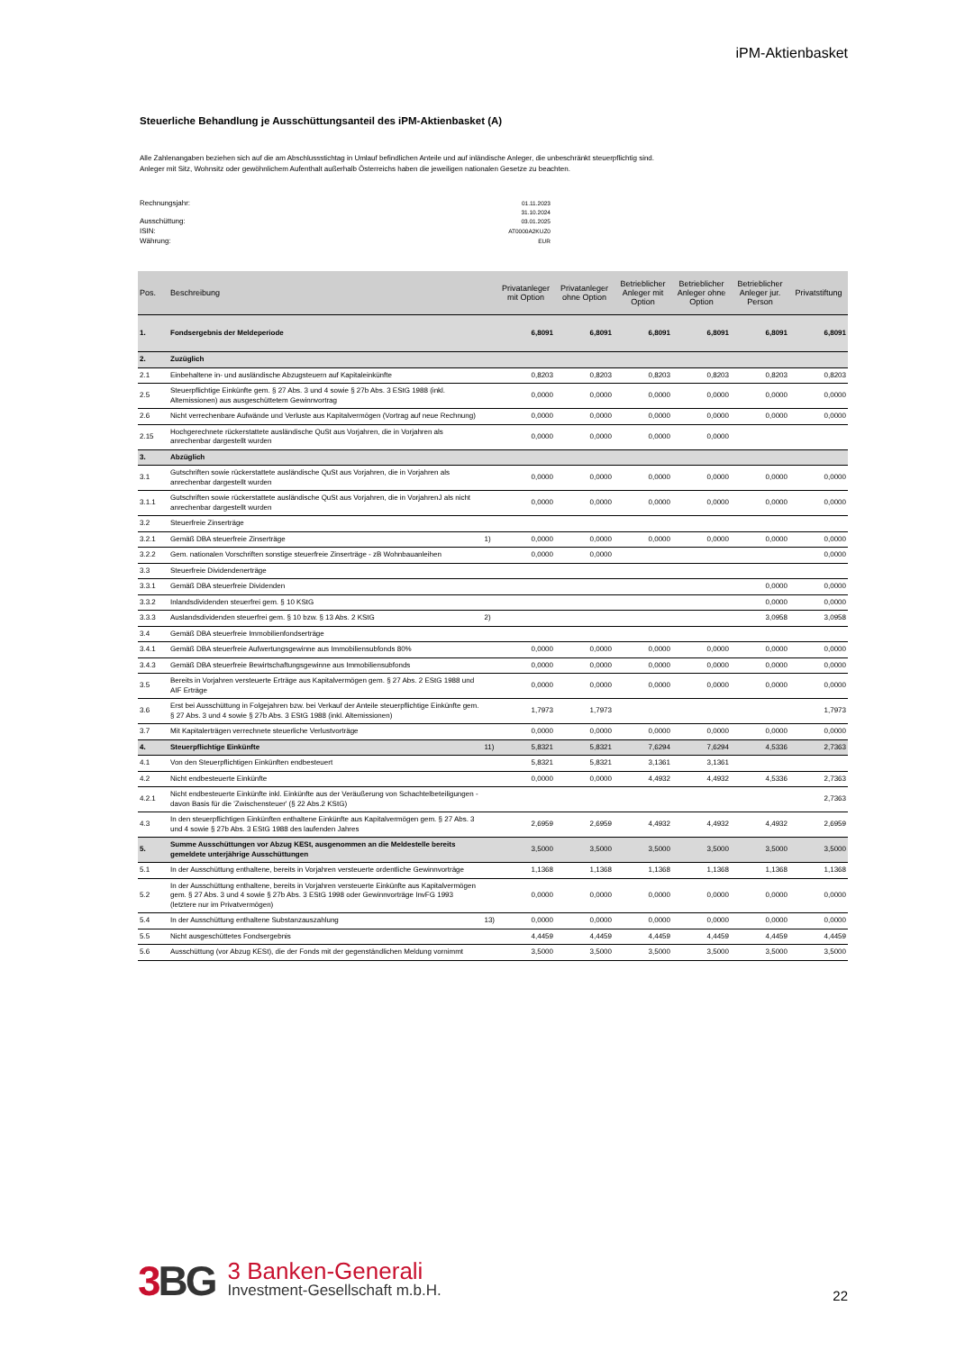iPM-Aktienbasket
Steuerliche Behandlung je Ausschüttungsanteil des iPM-Aktienbasket (A)
Alle Zahlenangaben beziehen sich auf die am Abschlussstichtag in Umlauf befindlichen Anteile und auf inländische Anleger, die unbeschränkt steuerpflichtig sind.
Anleger mit Sitz, Wohnsitz oder gewöhnlichem Aufenthalt außerhalb Österreichs haben die jeweiligen nationalen Gesetze zu beachten.
| Rechnungsjahr: | 01.11.2023 |
| | 31.10.2024 |
| Ausschüttung: | 03.01.2025 |
| ISIN: | AT0000A2KUZ0 |
| Währung: | EUR |
| Pos. | Beschreibung | | Privatanleger mit Option | Privatanleger ohne Option | Betrieblicher Anleger mit Option | Betrieblicher Anleger ohne Option | Betrieblicher Anleger jur. Person | Privatstiftung |
| --- | --- | --- | --- | --- | --- | --- | --- | --- |
| 1. | Fondsergebnis der Meldeperiode | | 6,8091 | 6,8091 | 6,8091 | 6,8091 | 6,8091 | 6,8091 |
| 2. | Zuzüglich | | | | | | | |
| 2.1 | Einbehaltene in- und ausländische Abzugsteuern auf Kapitaleinkünfte | | 0,8203 | 0,8203 | 0,8203 | 0,8203 | 0,8203 | 0,8203 |
| 2.5 | Steuerpflichtige Einkünfte gem. § 27 Abs. 3 und 4 sowie § 27b Abs. 3 EStG 1988 (inkl. Altemissionen) aus ausgeschüttetem Gewinnvortrag | | 0,0000 | 0,0000 | 0,0000 | 0,0000 | 0,0000 | 0,0000 |
| 2.6 | Nicht verrechenbare Aufwände und Verluste aus Kapitalvermögen (Vortrag auf neue Rechnung) | | 0,0000 | 0,0000 | 0,0000 | 0,0000 | 0,0000 | 0,0000 |
| 2.15 | Hochgerechnete rückerstattete ausländische QuSt aus Vorjahren, die in Vorjahren als anrechenbar dargestellt wurden | | 0,0000 | 0,0000 | 0,0000 | 0,0000 | | |
| 3. | Abzüglich | | | | | | | |
| 3.1 | Gutschriften sowie rückerstattete ausländische QuSt aus Vorjahren, die in Vorjahren als anrechenbar dargestellt wurden | | 0,0000 | 0,0000 | 0,0000 | 0,0000 | 0,0000 | 0,0000 |
| 3.1.1 | Gutschriften sowie rückerstattete ausländische QuSt aus Vorjahren, die in VorjahrenJ als nicht anrechenbar dargestellt wurden | | 0,0000 | 0,0000 | 0,0000 | 0,0000 | 0,0000 | 0,0000 |
| 3.2 | Steuerfreie Zinserträge | | | | | | | |
| 3.2.1 | Gemäß DBA steuerfreie Zinserträge | 1) | 0,0000 | 0,0000 | 0,0000 | 0,0000 | 0,0000 | 0,0000 |
| 3.2.2 | Gem. nationalen Vorschriften sonstige steuerfreie Zinserträge - zB Wohnbauanleihen | | 0,0000 | 0,0000 | | | | 0,0000 |
| 3.3 | Steuerfreie Dividendenerträge | | | | | | | |
| 3.3.1 | Gemäß DBA steuerfreie Dividenden | | | | | | 0,0000 | 0,0000 |
| 3.3.2 | Inlandsdividenden steuerfrei gem. § 10 KStG | | | | | | 0,0000 | 0,0000 |
| 3.3.3 | Auslandsdividenden steuerfrei gem. § 10 bzw. § 13 Abs. 2 KStG | 2) | | | | | 3,0958 | 3,0958 |
| 3.4 | Gemäß DBA steuerfreie Immobilienfondserträge | | | | | | | |
| 3.4.1 | Gemäß DBA steuerfreie Aufwertungsgewinne aus Immobiliensubfonds 80% | | 0,0000 | 0,0000 | 0,0000 | 0,0000 | 0,0000 | 0,0000 |
| 3.4.3 | Gemäß DBA steuerfreie Bewirtschaftungsgewinne aus Immobiliensubfonds | | 0,0000 | 0,0000 | 0,0000 | 0,0000 | 0,0000 | 0,0000 |
| 3.5 | Bereits in Vorjahren versteuerte Erträge aus Kapitalvermögen gem. § 27 Abs. 2 EStG 1988 und AIF Erträge | | 0,0000 | 0,0000 | 0,0000 | 0,0000 | 0,0000 | 0,0000 |
| 3.6 | Erst bei Ausschüttung in Folgejahren bzw. bei Verkauf der Anteile steuerpflichtige Einkünfte gem. § 27 Abs. 3 und 4 sowie § 27b Abs. 3 EStG 1988 (inkl. Altemissionen) | | 1,7973 | 1,7973 | | | | 1,7973 |
| 3.7 | Mit Kapitalerträgen verrechnete steuerliche Verlustvorträge | | 0,0000 | 0,0000 | 0,0000 | 0,0000 | 0,0000 | 0,0000 |
| 4. | Steuerpflichtige Einkünfte | 11) | 5,8321 | 5,8321 | 7,6294 | 7,6294 | 4,5336 | 2,7363 |
| 4.1 | Von den Steuerpflichtigen Einkünften endbesteuert | | 5,8321 | 5,8321 | 3,1361 | 3,1361 | | |
| 4.2 | Nicht endbesteuerte Einkünfte | | 0,0000 | 0,0000 | 4,4932 | 4,4932 | 4,5336 | 2,7363 |
| 4.2.1 | Nicht endbesteuerte Einkünfte inkl. Einkünfte aus der Veräußerung von Schachtelbeteiligungen - davon Basis für die 'Zwischensteuer' (§ 22 Abs.2 KStG) | | | | | | | 2,7363 |
| 4.3 | In den steuerpflichtigen Einkünften enthaltene Einkünfte aus Kapitalvermögen gem. § 27 Abs. 3 und 4 sowie § 27b Abs. 3 EStG 1988 des laufenden Jahres | | 2,6959 | 2,6959 | 4,4932 | 4,4932 | 4,4932 | 2,6959 |
| 5. | Summe Ausschüttungen vor Abzug KESt, ausgenommen an die Meldestelle bereits gemeldete unterjährige Ausschüttungen | | 3,5000 | 3,5000 | 3,5000 | 3,5000 | 3,5000 | 3,5000 |
| 5.1 | In der Ausschüttung enthaltene, bereits in Vorjahren versteuerte ordentliche Gewinnvorträge | | 1,1368 | 1,1368 | 1,1368 | 1,1368 | 1,1368 | 1,1368 |
| 5.2 | In der Ausschüttung enthaltene, bereits in Vorjahren versteuerte Einkünfte aus Kapitalvermögen gem. § 27 Abs. 3 und 4 sowie § 27b Abs. 3 EStG 1998 oder Gewinnvorträge InvFG 1993 (letztere nur im Privatvermögen) | | 0,0000 | 0,0000 | 0,0000 | 0,0000 | 0,0000 | 0,0000 |
| 5.4 | In der Ausschüttung enthaltene Substanzauszahlung | 13) | 0,0000 | 0,0000 | 0,0000 | 0,0000 | 0,0000 | 0,0000 |
| 5.5 | Nicht ausgeschüttetes Fondsergebnis | | 4,4459 | 4,4459 | 4,4459 | 4,4459 | 4,4459 | 4,4459 |
| 5.6 | Ausschüttung (vor Abzug KESt), die der Fonds mit der gegenständlichen Meldung vornimmt | | 3,5000 | 3,5000 | 3,5000 | 3,5000 | 3,5000 | 3,5000 |
3 BG
3 Banken-Generali
Investment-Gesellschaft m.b.H.
22